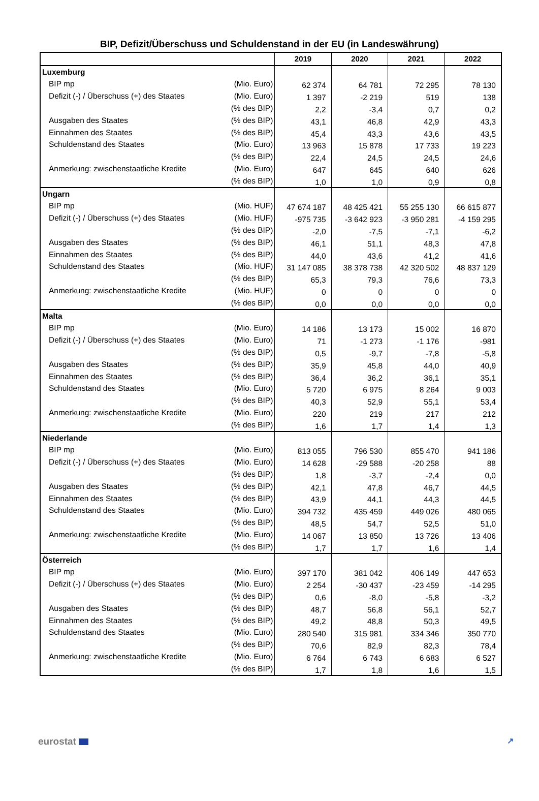BIP, Defizit/Überschuss und Schuldenstand in der EU (in Landeswährung)
| | | 2019 | 2020 | 2021 | 2022 |
| --- | --- | --- | --- | --- | --- |
| Luxemburg | | | | | |
| BIP mp | (Mio. Euro) | 62 374 | 64 781 | 72 295 | 78 130 |
| Defizit (-) / Überschuss (+) des Staates | (Mio. Euro) | 1 397 | -2 219 | 519 | 138 |
| | (% des BIP) | 2,2 | -3,4 | 0,7 | 0,2 |
| Ausgaben des Staates | (% des BIP) | 43,1 | 46,8 | 42,9 | 43,3 |
| Einnahmen des Staates | (% des BIP) | 45,4 | 43,3 | 43,6 | 43,5 |
| Schuldenstand des Staates | (Mio. Euro) | 13 963 | 15 878 | 17 733 | 19 223 |
| | (% des BIP) | 22,4 | 24,5 | 24,5 | 24,6 |
| Anmerkung: zwischenstaatliche Kredite | (Mio. Euro) | 647 | 645 | 640 | 626 |
| | (% des BIP) | 1,0 | 1,0 | 0,9 | 0,8 |
| Ungarn | | | | | |
| BIP mp | (Mio. HUF) | 47 674 187 | 48 425 421 | 55 255 130 | 66 615 877 |
| Defizit (-) / Überschuss (+) des Staates | (Mio. HUF) | -975 735 | -3 642 923 | -3 950 281 | -4 159 295 |
| | (% des BIP) | -2,0 | -7,5 | -7,1 | -6,2 |
| Ausgaben des Staates | (% des BIP) | 46,1 | 51,1 | 48,3 | 47,8 |
| Einnahmen des Staates | (% des BIP) | 44,0 | 43,6 | 41,2 | 41,6 |
| Schuldenstand des Staates | (Mio. HUF) | 31 147 085 | 38 378 738 | 42 320 502 | 48 837 129 |
| | (% des BIP) | 65,3 | 79,3 | 76,6 | 73,3 |
| Anmerkung: zwischenstaatliche Kredite | (Mio. HUF) | 0 | 0 | 0 | 0 |
| | (% des BIP) | 0,0 | 0,0 | 0,0 | 0,0 |
| Malta | | | | | |
| BIP mp | (Mio. Euro) | 14 186 | 13 173 | 15 002 | 16 870 |
| Defizit (-) / Überschuss (+) des Staates | (Mio. Euro) | 71 | -1 273 | -1 176 | -981 |
| | (% des BIP) | 0,5 | -9,7 | -7,8 | -5,8 |
| Ausgaben des Staates | (% des BIP) | 35,9 | 45,8 | 44,0 | 40,9 |
| Einnahmen des Staates | (% des BIP) | 36,4 | 36,2 | 36,1 | 35,1 |
| Schuldenstand des Staates | (Mio. Euro) | 5 720 | 6 975 | 8 264 | 9 003 |
| | (% des BIP) | 40,3 | 52,9 | 55,1 | 53,4 |
| Anmerkung: zwischenstaatliche Kredite | (Mio. Euro) | 220 | 219 | 217 | 212 |
| | (% des BIP) | 1,6 | 1,7 | 1,4 | 1,3 |
| Niederlande | | | | | |
| BIP mp | (Mio. Euro) | 813 055 | 796 530 | 855 470 | 941 186 |
| Defizit (-) / Überschuss (+) des Staates | (Mio. Euro) | 14 628 | -29 588 | -20 258 | 88 |
| | (% des BIP) | 1,8 | -3,7 | -2,4 | 0,0 |
| Ausgaben des Staates | (% des BIP) | 42,1 | 47,8 | 46,7 | 44,5 |
| Einnahmen des Staates | (% des BIP) | 43,9 | 44,1 | 44,3 | 44,5 |
| Schuldenstand des Staates | (Mio. Euro) | 394 732 | 435 459 | 449 026 | 480 065 |
| | (% des BIP) | 48,5 | 54,7 | 52,5 | 51,0 |
| Anmerkung: zwischenstaatliche Kredite | (Mio. Euro) | 14 067 | 13 850 | 13 726 | 13 406 |
| | (% des BIP) | 1,7 | 1,7 | 1,6 | 1,4 |
| Österreich | | | | | |
| BIP mp | (Mio. Euro) | 397 170 | 381 042 | 406 149 | 447 653 |
| Defizit (-) / Überschuss (+) des Staates | (Mio. Euro) | 2 254 | -30 437 | -23 459 | -14 295 |
| | (% des BIP) | 0,6 | -8,0 | -5,8 | -3,2 |
| Ausgaben des Staates | (% des BIP) | 48,7 | 56,8 | 56,1 | 52,7 |
| Einnahmen des Staates | (% des BIP) | 49,2 | 48,8 | 50,3 | 49,5 |
| Schuldenstand des Staates | (Mio. Euro) | 280 540 | 315 981 | 334 346 | 350 770 |
| | (% des BIP) | 70,6 | 82,9 | 82,3 | 78,4 |
| Anmerkung: zwischenstaatliche Kredite | (Mio. Euro) | 6 764 | 6 743 | 6 683 | 6 527 |
| | (% des BIP) | 1,7 | 1,8 | 1,6 | 1,5 |
eurostat ↗